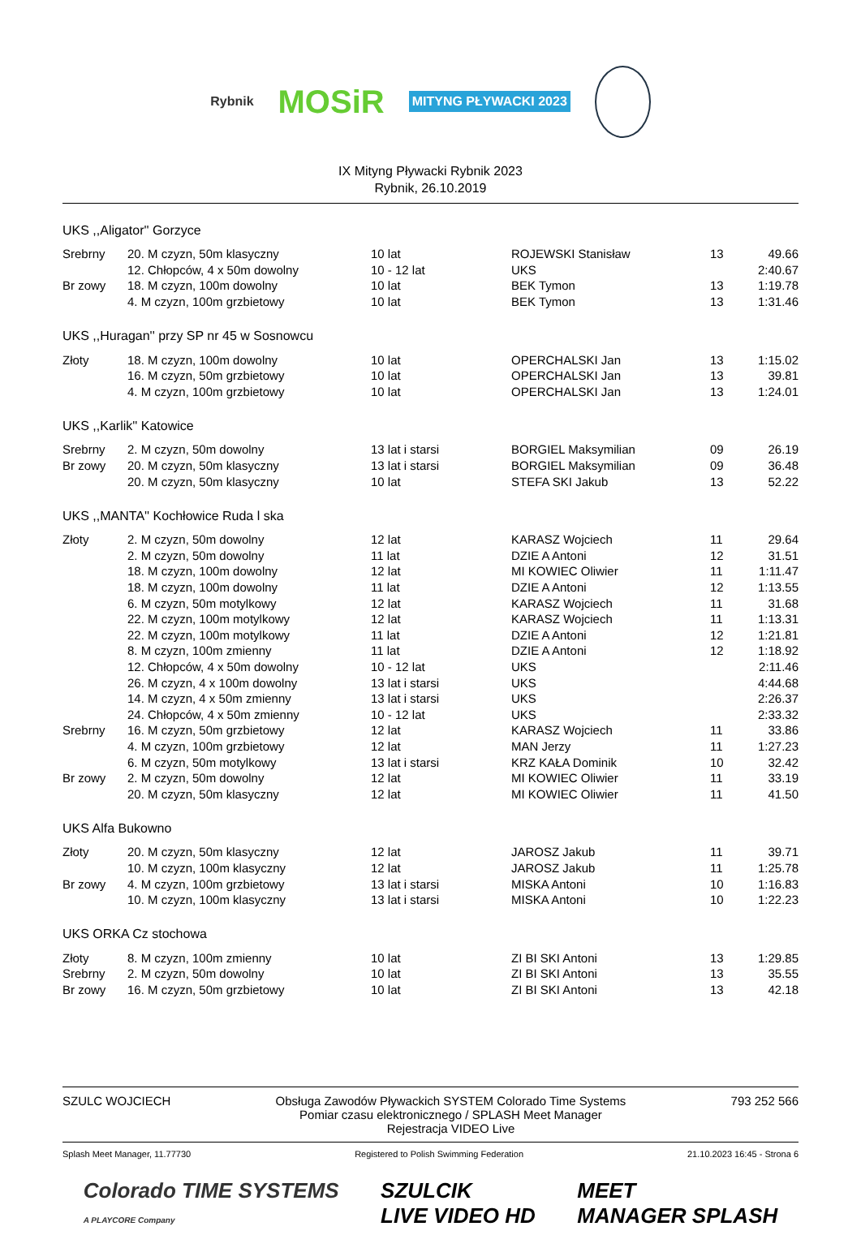Rybnik
MOSiR
MITYNG PŁYWACKI 2023
IX Mityng Pływacki Rybnik 2023
Rybnik, 26.10.2019
UKS ,,Aligator'' Gorzyce
| Srebrny | 20. M czyzn, 50m klasyczny | 10 lat | ROJEWSKI Stanisław | 13 | 49.66 |
| | 12. Chłopców, 4 x 50m dowolny | 10 - 12 lat | UKS | | 2:40.67 |
| Br zowy | 18. M czyzn, 100m dowolny | 10 lat | BEK Tymon | 13 | 1:19.78 |
| | 4. M czyzn, 100m grzbietowy | 10 lat | BEK Tymon | 13 | 1:31.46 |
UKS ,,Huragan'' przy SP nr 45 w Sosnowcu
| Złoty | 18. M czyzn, 100m dowolny | 10 lat | OPERCHALSKI Jan | 13 | 1:15.02 |
| | 16. M czyzn, 50m grzbietowy | 10 lat | OPERCHALSKI Jan | 13 | 39.81 |
| | 4. M czyzn, 100m grzbietowy | 10 lat | OPERCHALSKI Jan | 13 | 1:24.01 |
UKS ,,Karlik'' Katowice
| Srebrny | 2. M czyzn, 50m dowolny | 13 lat i starsi | BORGIEL Maksymilian | 09 | 26.19 |
| Br zowy | 20. M czyzn, 50m klasyczny | 13 lat i starsi | BORGIEL Maksymilian | 09 | 36.48 |
| | 20. M czyzn, 50m klasyczny | 10 lat | STEFA SKI Jakub | 13 | 52.22 |
UKS ,,MANTA'' Kochłowice Ruda l ska
| Złoty | 2. M czyzn, 50m dowolny | 12 lat | KARASZ Wojciech | 11 | 29.64 |
| | 2. M czyzn, 50m dowolny | 11 lat | DZIE A Antoni | 12 | 31.51 |
| | 18. M czyzn, 100m dowolny | 12 lat | MI KOWIEC Oliwier | 11 | 1:11.47 |
| | 18. M czyzn, 100m dowolny | 11 lat | DZIE A Antoni | 12 | 1:13.55 |
| | 6. M czyzn, 50m motylkowy | 12 lat | KARASZ Wojciech | 11 | 31.68 |
| | 22. M czyzn, 100m motylkowy | 12 lat | KARASZ Wojciech | 11 | 1:13.31 |
| | 22. M czyzn, 100m motylkowy | 11 lat | DZIE A Antoni | 12 | 1:21.81 |
| | 8. M czyzn, 100m zmienny | 11 lat | DZIE A Antoni | 12 | 1:18.92 |
| | 12. Chłopców, 4 x 50m dowolny | 10 - 12 lat | UKS | | 2:11.46 |
| | 26. M czyzn, 4 x 100m dowolny | 13 lat i starsi | UKS | | 4:44.68 |
| | 14. M czyzn, 4 x 50m zmienny | 13 lat i starsi | UKS | | 2:26.37 |
| | 24. Chłopców, 4 x 50m zmienny | 10 - 12 lat | UKS | | 2:33.32 |
| Srebrny | 16. M czyzn, 50m grzbietowy | 12 lat | KARASZ Wojciech | 11 | 33.86 |
| | 4. M czyzn, 100m grzbietowy | 12 lat | MAN Jerzy | 11 | 1:27.23 |
| | 6. M czyzn, 50m motylkowy | 13 lat i starsi | KRZ KAŁA Dominik | 10 | 32.42 |
| Br zowy | 2. M czyzn, 50m dowolny | 12 lat | MI KOWIEC Oliwier | 11 | 33.19 |
| | 20. M czyzn, 50m klasyczny | 12 lat | MI KOWIEC Oliwier | 11 | 41.50 |
UKS Alfa Bukowno
| Złoty | 20. M czyzn, 50m klasyczny | 12 lat | JAROSZ Jakub | 11 | 39.71 |
| | 10. M czyzn, 100m klasyczny | 12 lat | JAROSZ Jakub | 11 | 1:25.78 |
| Br zowy | 4. M czyzn, 100m grzbietowy | 13 lat i starsi | MISKA Antoni | 10 | 1:16.83 |
| | 10. M czyzn, 100m klasyczny | 13 lat i starsi | MISKA Antoni | 10 | 1:22.23 |
UKS ORKA Cz stochowa
| Złoty | 8. M czyzn, 100m zmienny | 10 lat | ZI BI SKI Antoni | 13 | 1:29.85 |
| Srebrny | 2. M czyzn, 50m dowolny | 10 lat | ZI BI SKI Antoni | 13 | 35.55 |
| Br zowy | 16. M czyzn, 50m grzbietowy | 10 lat | ZI BI SKI Antoni | 13 | 42.18 |
SZULC WOJCIECH Obsługa Zawodów Pływackich SYSTEM Colorado Time Systems
Pomiar czasu elektronicznego / SPLASH Meet Manager
Rejestracja VIDEO Live
793 252 566
Splash Meet Manager, 11.77730 Registered to Polish Swimming Federation
21.10.2023 16:45 - Strona 6
Colorado TIME SYSTEMS
A PLAYCORE Company
SZULCIK
LIVE VIDEO HD
MEET
MANAGER SPLASH